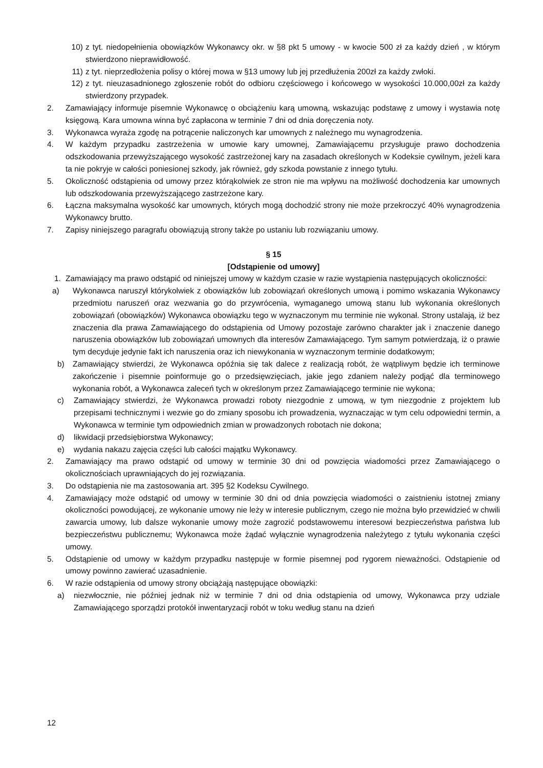10) z tyt. niedopełnienia obowiązków Wykonawcy okr. w §8 pkt 5 umowy - w kwocie 500 zł za każdy dzień , w którym stwierdzono nieprawidłowość.
11) z tyt. nieprzedłożenia polisy o której mowa w §13 umowy lub jej przedłużenia 200zł za każdy zwłoki.
12) z tyt. nieuzasadnionego zgłoszenie robót do odbioru częściowego i końcowego w wysokości 10.000,00zł za każdy stwierdzony przypadek.
2. Zamawiający informuje pisemnie Wykonawcę o obciążeniu karą umowną, wskazując podstawę z umowy i wystawia notę księgową. Kara umowna winna być zapłacona w terminie 7 dni od dnia doręczenia noty.
3. Wykonawca wyraża zgodę na potrącenie naliczonych kar umownych z należnego mu wynagrodzenia.
4. W każdym przypadku zastrzeżenia w umowie kary umownej, Zamawiającemu przysługuje prawo dochodzenia odszkodowania przewyższającego wysokość zastrzeżonej kary na zasadach określonych w Kodeksie cywilnym, jeżeli kara ta nie pokryje w całości poniesionej szkody, jak również, gdy szkoda powstanie z innego tytułu.
5. Okoliczność odstąpienia od umowy przez którąkolwiek ze stron nie ma wpływu na możliwość dochodzenia kar umownych lub odszkodowania przewyższającego zastrzeżone kary.
6. Łączna maksymalna wysokość kar umownych, których mogą dochodzić strony nie może przekroczyć 40% wynagrodzenia Wykonawcy brutto.
7. Zapisy niniejszego paragrafu obowiązują strony także po ustaniu lub rozwiązaniu umowy.
§ 15
[Odstąpienie od umowy]
1. Zamawiający ma prawo odstąpić od niniejszej umowy w każdym czasie w razie wystąpienia następujących okoliczności:
a) Wykonawca naruszył którykolwiek z obowiązków lub zobowiązań określonych umową i pomimo wskazania Wykonawcy przedmiotu naruszeń oraz wezwania go do przywrócenia, wymaganego umową stanu lub wykonania określonych zobowiązań (obowiązków) Wykonawca obowiązku tego w wyznaczonym mu terminie nie wykonał. Strony ustalają, iż bez znaczenia dla prawa Zamawiającego do odstąpienia od Umowy pozostaje zarówno charakter jak i znaczenie danego naruszenia obowiązków lub zobowiązań umownych dla interesów Zamawiającego. Tym samym potwierdzają, iż o prawie tym decyduje jedynie fakt ich naruszenia oraz ich niewykonania w wyznaczonym terminie dodatkowym;
b) Zamawiający stwierdzi, że Wykonawca opóźnia się tak dalece z realizacją robót, że wątpliwym będzie ich terminowe zakończenie i pisemnie poinformuje go o przedsięwzięciach, jakie jego zdaniem należy podjąć dla terminowego wykonania robót, a Wykonawca zaleceń tych w określonym przez Zamawiającego terminie nie wykona;
c) Zamawiający stwierdzi, że Wykonawca prowadzi roboty niezgodnie z umową, w tym niezgodnie z projektem lub przepisami technicznymi i wezwie go do zmiany sposobu ich prowadzenia, wyznaczając w tym celu odpowiedni termin, a Wykonawca w terminie tym odpowiednich zmian w prowadzonych robotach nie dokona;
d) likwidacji przedsiębiorstwa Wykonawcy;
e) wydania nakazu zajęcia części lub całości majątku Wykonawcy.
2. Zamawiający ma prawo odstąpić od umowy w terminie 30 dni od powzięcia wiadomości przez Zamawiającego o okolicznościach uprawniających do jej rozwiązania.
3. Do odstąpienia nie ma zastosowania art. 395 §2 Kodeksu Cywilnego.
4. Zamawiający może odstąpić od umowy w terminie 30 dni od dnia powzięcia wiadomości o zaistnieniu istotnej zmiany okoliczności powodującej, ze wykonanie umowy nie leży w interesie publicznym, czego nie można było przewidzieć w chwili zawarcia umowy, lub dalsze wykonanie umowy może zagrozić podstawowemu interesowi bezpieczeństwa państwa lub bezpieczeństwu publicznemu; Wykonawca może żądać wyłącznie wynagrodzenia należytego z tytułu wykonania części umowy.
5. Odstąpienie od umowy w każdym przypadku następuje w formie pisemnej pod rygorem nieważności. Odstąpienie od umowy powinno zawierać uzasadnienie.
6. W razie odstąpienia od umowy strony obciążają następujące obowiązki:
a) niezwłocznie, nie później jednak niż w terminie 7 dni od dnia odstąpienia od umowy, Wykonawca przy udziale Zamawiającego sporządzi protokół inwentaryzacji robót w toku według stanu na dzień
12